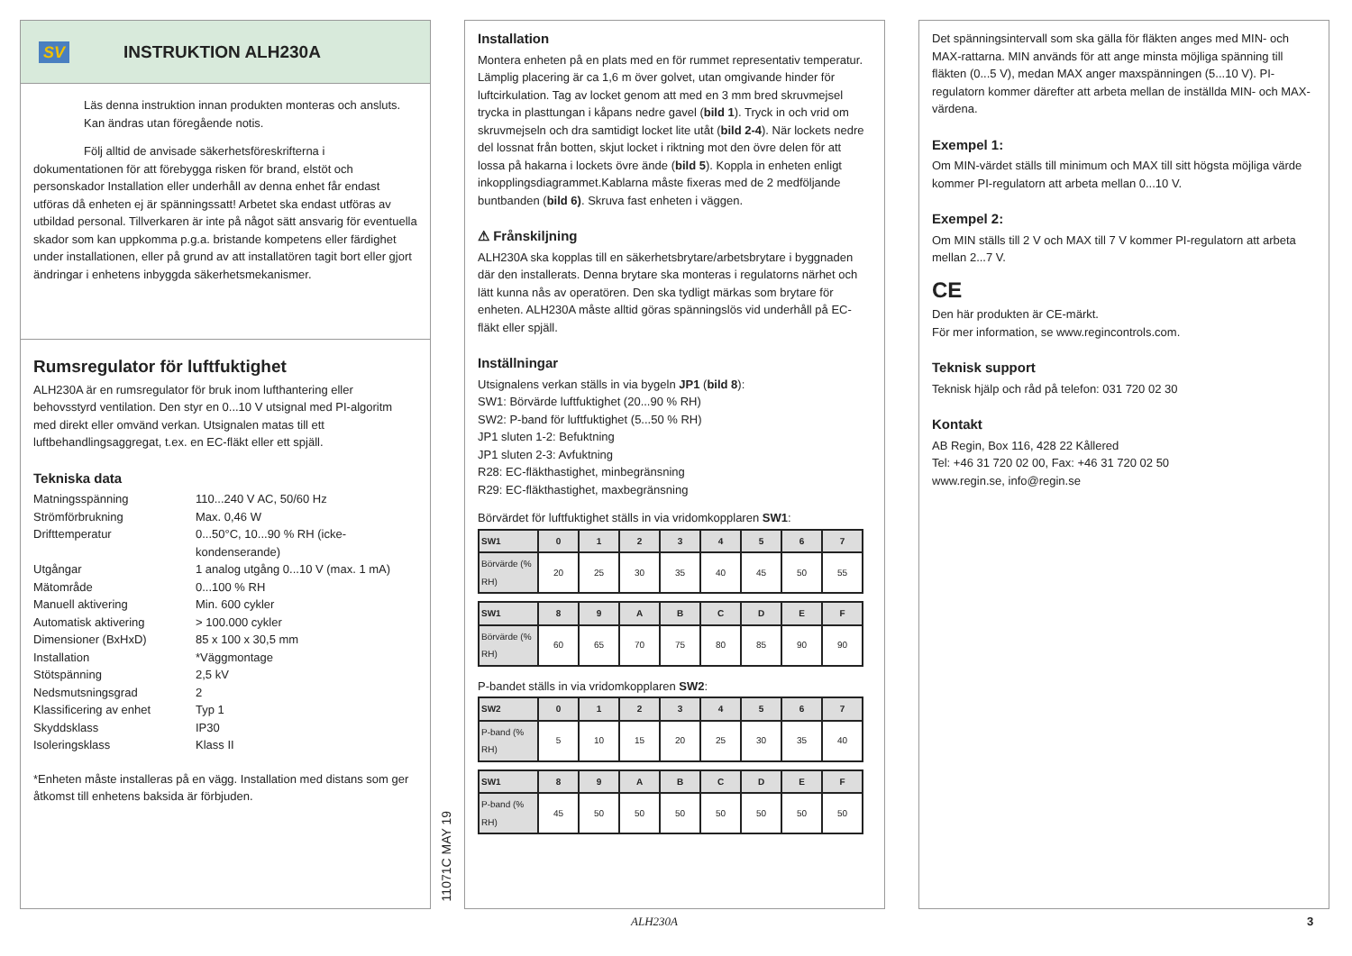SV
INSTRUKTION ALH230A
Läs denna instruktion innan produkten monteras och ansluts. Kan ändras utan föregående notis.
Följ alltid de anvisade säkerhetsföreskrifterna i dokumentationen för att förebygga risken för brand, elstöt och personskador Installation eller underhåll av denna enhet får endast utföras då enheten ej är spänningssatt! Arbetet ska endast utföras av utbildad personal. Tillverkaren är inte på något sätt ansvarig för eventuella skador som kan uppkomma p.g.a. bristande kompetens eller färdighet under installationen, eller på grund av att installatören tagit bort eller gjort ändringar i enhetens inbyggda säkerhetsmekanismer.
Rumsregulator för luftfuktighet
ALH230A är en rumsregulator för bruk inom lufthantering eller behovsstyrd ventilation. Den styr en 0...10 V utsignal med PI-algoritm med direkt eller omvänd verkan. Utsignalen matas till ett luftbehandlingsaggregat, t.ex. en EC-fläkt eller ett spjäll.
Tekniska data
Matningsspänning
110...240 V AC, 50/60 Hz
Strömförbrukning
Max. 0,46 W
Drifttemperatur
0...50°C, 10...90 % RH (icke-kondenserande)
Utgångar
1 analog utgång 0...10 V (max. 1 mA)
Mätområde
0...100 % RH
Manuell aktivering
Min. 600 cykler
Automatisk aktivering
> 100.000 cykler
Dimensioner (BxHxD)
85 x 100 x 30,5 mm
Installation
*Väggmontage
Stötspänning
2,5 kV
Nedsmutsningsgrad
2
Klassificering av enhet
Typ 1
Skyddsklass
IP30
Isoleringsklass
Klass II
*Enheten måste installeras på en vägg. Installation med distans som ger åtkomst till enhetens baksida är förbjuden.
11071C MAY 19
Installation
Montera enheten på en plats med en för rummet representativ temperatur. Lämplig placering är ca 1,6 m över golvet, utan omgivande hinder för luftcirkulation. Tag av locket genom att med en 3 mm bred skruvmejsel trycka in plasttungan i kåpans nedre gavel (bild 1). Tryck in och vrid om skruvmejseln och dra samtidigt locket lite utåt (bild 2-4). När lockets nedre del lossnat från botten, skjut locket i riktning mot den övre delen för att lossa på hakarna i lockets övre ände (bild 5). Koppla in enheten enligt inkopplingsdiagrammet.Kablarna måste fixeras med de 2 medföljande buntbanden (bild 6). Skruva fast enheten i väggen.
⚠ Frånskiljning
ALH230A ska kopplas till en säkerhetsbrytare/arbetsbrytare i byggnaden där den installerats. Denna brytare ska monteras i regulatorns närhet och lätt kunna nås av operatören. Den ska tydligt märkas som brytare för enheten. ALH230A måste alltid göras spänningslös vid underhåll på EC-fläkt eller spjäll.
Inställningar
Utsignalens verkan ställs in via bygeln JP1 (bild 8):
SW1: Börvärde luftfuktighet (20...90 % RH)
SW2: P-band för luftfuktighet (5...50 % RH)
JP1 sluten 1-2: Befuktning
JP1 sluten 2-3: Avfuktning
R28: EC-fläkthastighet, minbegränsning
R29: EC-fläkthastighet, maxbegränsning
Börvärdet för luftfuktighet ställs in via vridomkopplaren SW1:
| SW1 | 0 | 1 | 2 | 3 | 4 | 5 | 6 | 7 |
| --- | --- | --- | --- | --- | --- | --- | --- | --- |
| Börvärde (% RH) | 20 | 25 | 30 | 35 | 40 | 45 | 50 | 55 |
| SW1 | 8 | 9 | A | B | C | D | E | F |
| --- | --- | --- | --- | --- | --- | --- | --- | --- |
| Börvärde (% RH) | 60 | 65 | 70 | 75 | 80 | 85 | 90 | 90 |
P-bandet ställs in via vridomkopplaren SW2:
| SW2 | 0 | 1 | 2 | 3 | 4 | 5 | 6 | 7 |
| --- | --- | --- | --- | --- | --- | --- | --- | --- |
| P-band (% RH) | 5 | 10 | 15 | 20 | 25 | 30 | 35 | 40 |
| SW1 | 8 | 9 | A | B | C | D | E | F |
| --- | --- | --- | --- | --- | --- | --- | --- | --- |
| P-band (% RH) | 45 | 50 | 50 | 50 | 50 | 50 | 50 | 50 |
Det spänningsintervall som ska gälla för fläkten anges med MIN- och MAX-rattarna. MIN används för att ange minsta möjliga spänning till fläkten (0...5 V), medan MAX anger maxspänningen (5...10 V). PI-regulatorn kommer därefter att arbeta mellan de inställda MIN- och MAX-värdena.
Exempel 1:
Om MIN-värdet ställs till minimum och MAX till sitt högsta möjliga värde kommer PI-regulatorn att arbeta mellan 0...10 V.
Exempel 2:
Om MIN ställs till 2 V och MAX till 7 V kommer PI-regulatorn att arbeta mellan 2...7 V.
CE
Den här produkten är CE-märkt.
För mer information, se www.regincontrols.com.
Teknisk support
Teknisk hjälp och råd på telefon: 031 720 02 30
Kontakt
AB Regin, Box 116, 428 22 Kållered
Tel: +46 31 720 02 00, Fax: +46 31 720 02 50
www.regin.se, info@regin.se
ALH230A 3